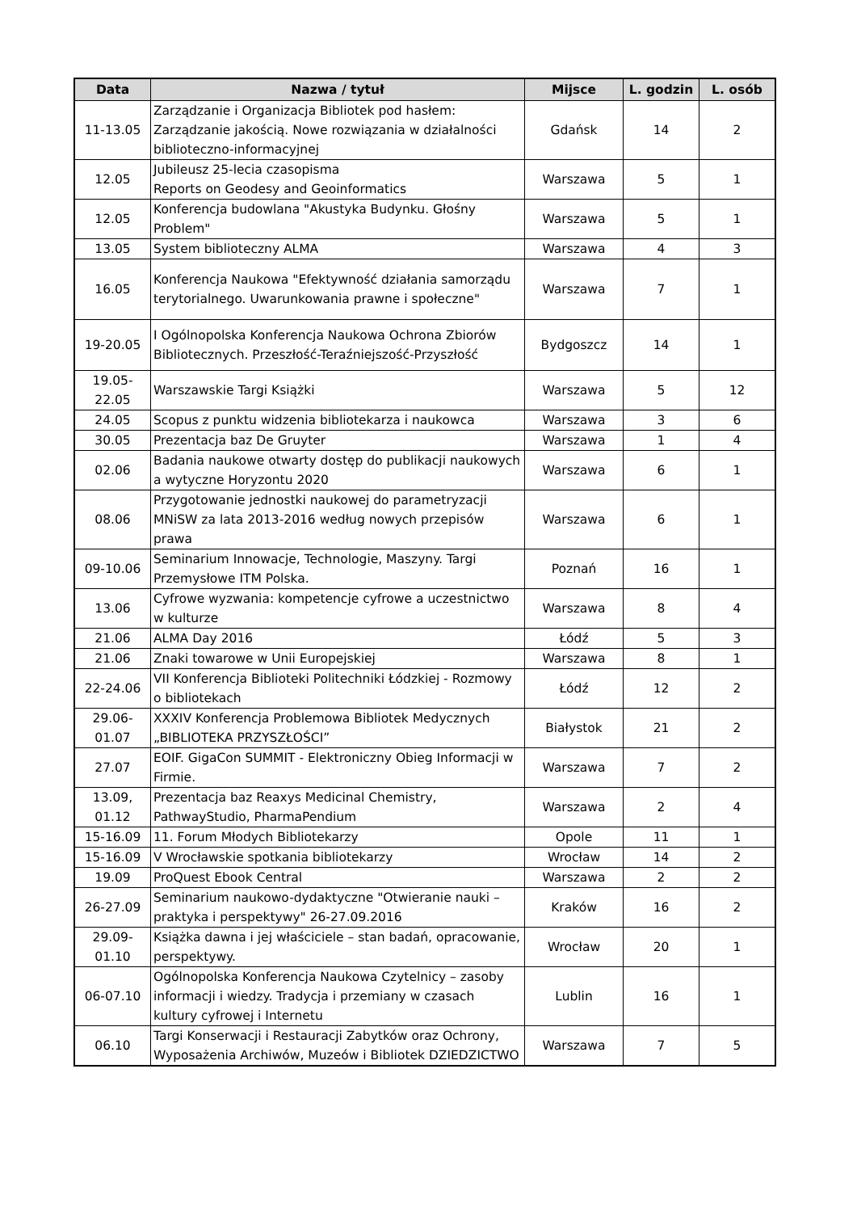| Data | Nazwa / tytuł | Mijsce | L. godzin | L. osób |
| --- | --- | --- | --- | --- |
| 11-13.05 | Zarządzanie i Organizacja Bibliotek pod hasłem: Zarządzanie jakością. Nowe rozwiązania w działalności biblioteczno-informacyjnej | Gdańsk | 14 | 2 |
| 12.05 | Jubileusz 25-lecia czasopisma Reports on Geodesy and Geoinformatics | Warszawa | 5 | 1 |
| 12.05 | Konferencja budowlana "Akustyka Budynku. Głośny Problem" | Warszawa | 5 | 1 |
| 13.05 | System biblioteczny ALMA | Warszawa | 4 | 3 |
| 16.05 | Konferencja Naukowa "Efektywność działania samorządu terytorialnego. Uwarunkowania prawne i społeczne" | Warszawa | 7 | 1 |
| 19-20.05 | I Ogólnopolska Konferencja Naukowa Ochrona Zbiorów Bibliotecznych. Przeszłość-Teraźniejszość-Przyszłość | Bydgoszcz | 14 | 1 |
| 19.05- 22.05 | Warszawskie Targi Książki | Warszawa | 5 | 12 |
| 24.05 | Scopus z punktu widzenia bibliotekarza i naukowca | Warszawa | 3 | 6 |
| 30.05 | Prezentacja baz De Gruyter | Warszawa | 1 | 4 |
| 02.06 | Badania naukowe otwarty dostęp do publikacji naukowych a wytyczne Horyzontu 2020 | Warszawa | 6 | 1 |
| 08.06 | Przygotowanie jednostki naukowej do parametryzacji MNiSW za lata 2013-2016 według nowych przepisów prawa | Warszawa | 6 | 1 |
| 09-10.06 | Seminarium Innowacje, Technologie, Maszyny. Targi Przemysłowe ITM Polska. | Poznań | 16 | 1 |
| 13.06 | Cyfrowe wyzwania: kompetencje cyfrowe a uczestnictwo w kulturze | Warszawa | 8 | 4 |
| 21.06 | ALMA Day 2016 | Łódź | 5 | 3 |
| 21.06 | Znaki towarowe w Unii Europejskiej | Warszawa | 8 | 1 |
| 22-24.06 | VII Konferencja Biblioteki Politechniki Łódzkiej - Rozmowy o bibliotekach | Łódź | 12 | 2 |
| 29.06- 01.07 | XXXIV Konferencja Problemowa Bibliotek Medycznych „BIBLIOTEKA PRZYSZŁOŚCI” | Białystok | 21 | 2 |
| 27.07 | EOIF. GigaCon SUMMIT - Elektroniczny Obieg Informacji w Firmie. | Warszawa | 7 | 2 |
| 13.09, 01.12 | Prezentacja baz Reaxys Medicinal Chemistry, PathwayStudio, PharmaPendium | Warszawa | 2 | 4 |
| 15-16.09 | 11. Forum Młodych Bibliotekarzy | Opole | 11 | 1 |
| 15-16.09 | V Wrocławskie spotkania bibliotekarzy | Wrocław | 14 | 2 |
| 19.09 | ProQuest Ebook Central | Warszawa | 2 | 2 |
| 26-27.09 | Seminarium naukowo-dydaktyczne "Otwieranie nauki – praktyka i perspektywy" 26-27.09.2016 | Kraków | 16 | 2 |
| 29.09- 01.10 | Książka dawna i jej właściciele – stan badań, opracowanie, perspektywy. | Wrocław | 20 | 1 |
| 06-07.10 | Ogólnopolska Konferencja Naukowa Czytelnicy – zasoby informacji i wiedzy. Tradycja i przemiany w czasach kultury cyfrowej i Internetu | Lublin | 16 | 1 |
| 06.10 | Targi Konserwacji i Restauracji Zabytków oraz Ochrony, Wyposażenia Archiwów, Muzeów i Bibliotek DZIEDZICTWO | Warszawa | 7 | 5 |